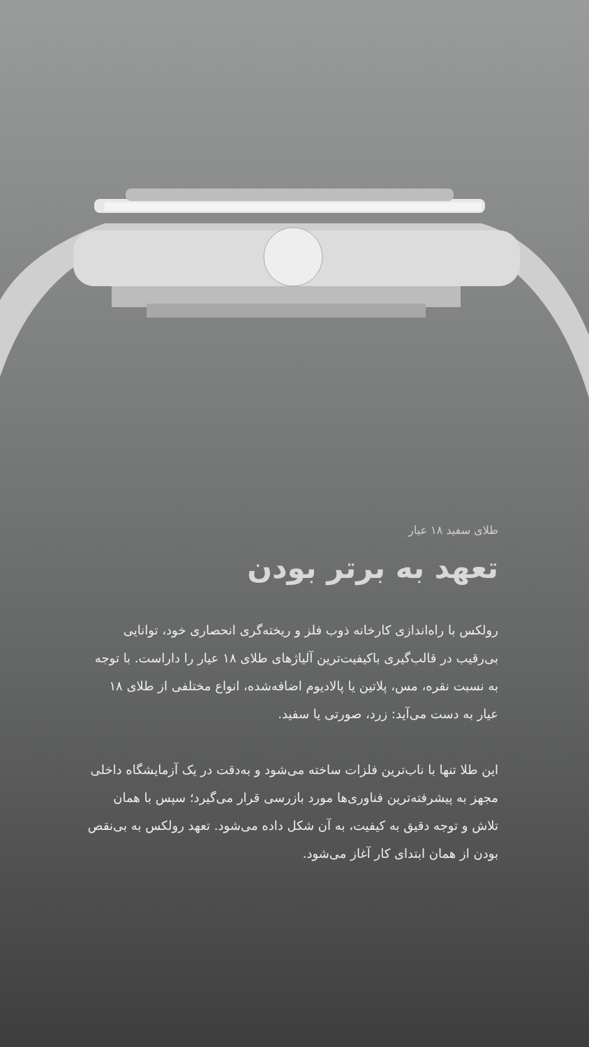طلای سفید ۱۸ عیار
تعهد به برتر بودن
رولکس با راه‌اندازی کارخانه ذوب فلز و ریخته‌گری انحصاری خود، توانایی بی‌رقیب در قالب‌گیری باکیفیت‌ترین آلیاژهای طلای ۱۸ عیار را داراست. با توجه به نسبت نقره، مس، پلاتین یا پالادیوم اضافه‌شده، انواع مختلفی از طلای ۱۸ عیار به دست می‌آید: زرد، صورتی یا سفید.
این طلا تنها با ناب‌ترین فلزات ساخته می‌شود و به‌دقت در یک آزمایشگاه داخلی مجهز به پیشرفته‌ترین فناوری‌ها مورد بازرسی قرار می‌گیرد؛ سپس با همان تلاش و توجه دقیق به کیفیت، به آن شکل داده می‌شود. تعهد رولکس به بی‌نقص بودن از همان ابتدای کار آغاز می‌شود.